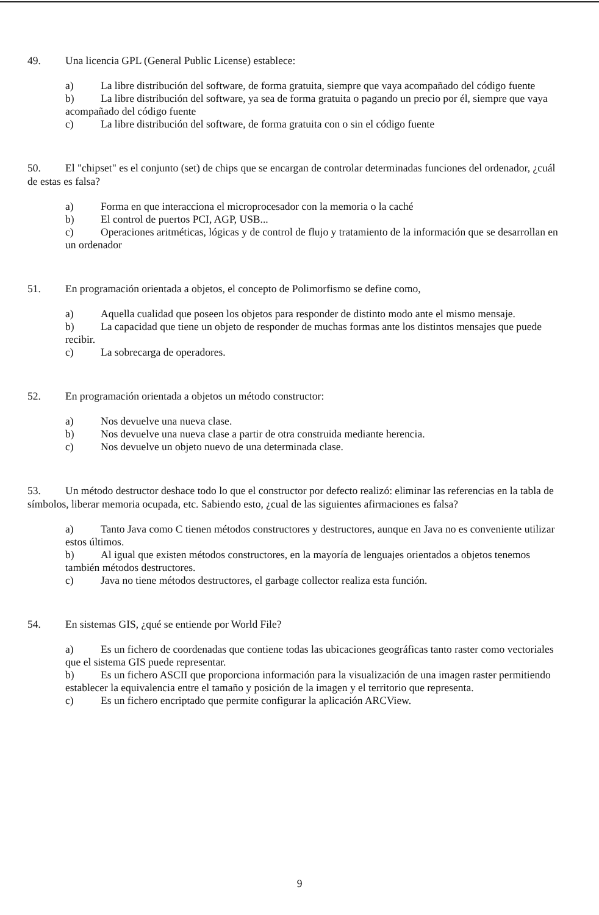49. Una licencia GPL (General Public License) establece:
a) La libre distribución del software, de forma gratuita, siempre que vaya acompañado del código fuente
b) La libre distribución del software, ya sea de forma gratuita o pagando un precio por él, siempre que vaya acompañado del código fuente
c) La libre distribución del software, de forma gratuita con o sin el código fuente
50. El "chipset" es el conjunto (set) de chips que se encargan de controlar determinadas funciones del ordenador, ¿cuál de estas es falsa?
a) Forma en que interacciona el microprocesador con la memoria o la caché
b) El control de puertos PCI, AGP, USB...
c) Operaciones aritméticas, lógicas y de control de flujo y tratamiento de la información que se desarrollan en un ordenador
51. En programación orientada a objetos, el concepto de Polimorfismo se define como,
a) Aquella cualidad que poseen los objetos para responder de distinto modo ante el mismo mensaje.
b) La capacidad que tiene un objeto de responder de muchas formas ante los distintos mensajes que puede recibir.
c) La sobrecarga de operadores.
52. En programación orientada a objetos un método constructor:
a) Nos devuelve una nueva clase.
b) Nos devuelve una nueva clase a partir de otra construida mediante herencia.
c) Nos devuelve un objeto nuevo de una determinada clase.
53. Un método destructor deshace todo lo que el constructor por defecto realizó: eliminar las referencias en la tabla de símbolos, liberar memoria ocupada, etc. Sabiendo esto, ¿cual de las siguientes afirmaciones es falsa?
a) Tanto Java como C tienen métodos constructores y destructores, aunque en Java no es conveniente utilizar estos últimos.
b) Al igual que existen métodos constructores, en la mayoría de lenguajes orientados a objetos tenemos también métodos destructores.
c) Java no tiene métodos destructores, el garbage collector realiza esta función.
54. En sistemas GIS, ¿qué se entiende por World File?
a) Es un fichero de coordenadas que contiene todas las ubicaciones geográficas tanto raster como vectoriales que el sistema GIS puede representar.
b) Es un fichero ASCII que proporciona información para la visualización de una imagen raster permitiendo establecer la equivalencia entre el tamaño y posición de la imagen y el territorio que representa.
c) Es un fichero encriptado que permite configurar la aplicación ARCView.
9